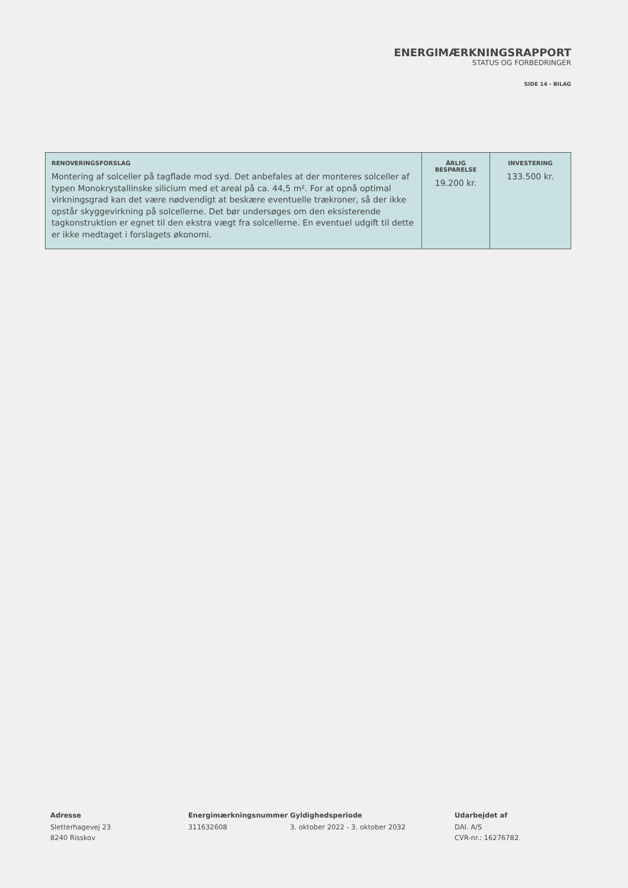ENERGIMÆRKNINGSRAPPORT
STATUS OG FORBEDRINGER
SIDE 14 - BILAG
| RENOVERINGSFORSLAG Montering af solceller på tagflade mod syd. Det anbefales at der monteres solceller af typen Monokrystallinske silicium med et areal på ca. 44,5 m². For at opnå optimal virkningsgrad kan det være nødvendigt at beskære eventuelle trækroner, så der ikke opstår skyggevirkning på solcellerne. Det bør undersøges om den eksisterende tagkonstruktion er egnet til den ekstra vægt fra solcellerne. En eventuel udgift til dette er ikke medtaget i forslagets økonomi. | ÅRLIG BESPARELSE 19.200 kr. | INVESTERING 133.500 kr. |
Adresse
Sletterhagevej 23
8240 Risskov
Energimærkningsnummer
311632608
Gyldighedsperiode
3. oktober 2022 - 3. oktober 2032
Udarbejdet af
DAI. A/S
CVR-nr.: 16276782